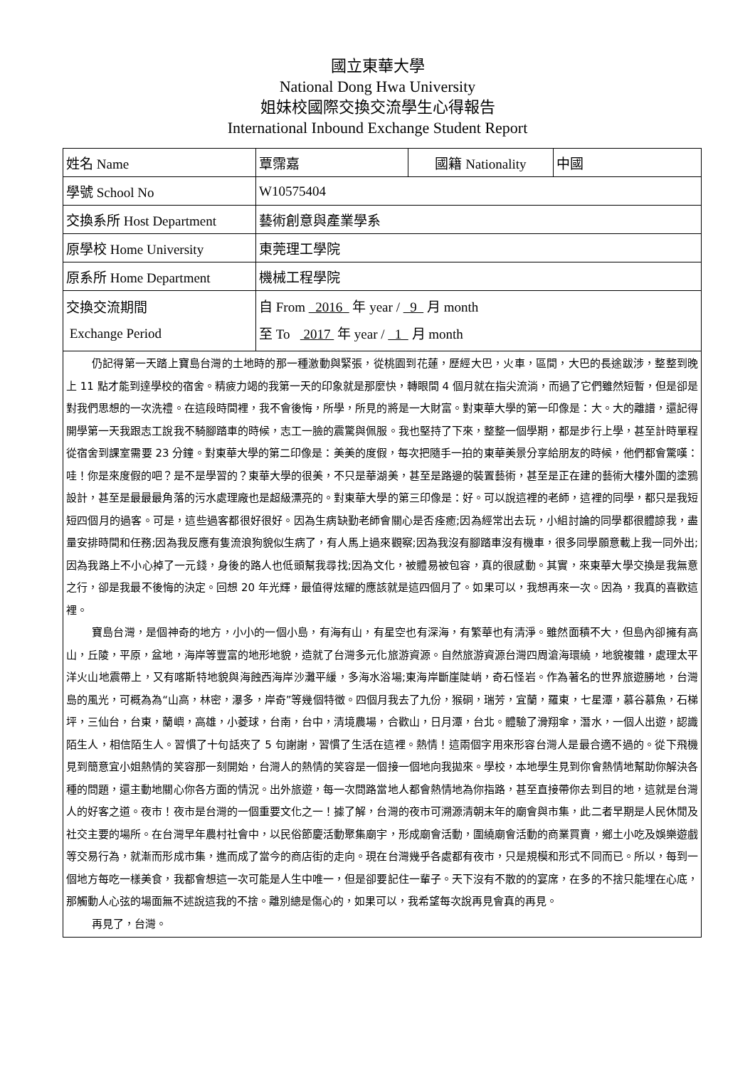國立東華大學
National Dong Hwa University
姐妹校國際交換交流學生心得報告
International Inbound Exchange Student Report
| 姓名 Name | 覃霈嘉 | 國籍 Nationality | 中國 |
| 學號 School No | W10575404 | | |
| 交換系所 Host Department | 藝術創意與產業學系 | | |
| 原學校 Home University | 東莞理工學院 | | |
| 原系所 Home Department | 機械工程學院 | | |
| 交換交流期間 Exchange Period | 自 From 2016 年 year / 9 月 month 至 To 2017 年 year / 1 月 month | | |
| 仍記得第一天踏上寶島台灣的土地時的那一種激動與緊張，從桃園到花蓮，歷經大巴，火車，區間，大巴的長途跋涉，整整到晚上 11 點才能到達學校的宿舍。精疲力竭的我第一天的印象就是那麼快，轉眼間 4 個月就在指尖流淌，而過了它們雖然短暫，但是卻是對我們思想的一次洗禮。在這段時間裡，我不會後悔，所學，所見的將是一大財富。對東華大學的第一印像是：大。大的離譜，還記得開學第一天我跟志工說我不騎腳踏車的時候，志工一臉的震驚與佩服。我也堅持了下來，整整一個學期，都是步行上學，甚至計時單程從宿舍到課室需要 23 分鐘。對東華大學的第二印像是：美美的度假，每次把隨手一拍的東華美景分享給朋友的時候，他們都會驚嘆：哇！你是來度假的吧？是不是學習的？東華大學的很美，不只是華湖美，甚至是路邊的裝置藝術，甚至是正在建的藝術大樓外圍的塗鴉設計，甚至是最最最角落的污水處理廠也是超級漂亮的。對東華大學的第三印像是：好。可以說這裡的老師，這裡的同學，都只是我短短四個月的過客。可是，這些過客都很好很好。因為生病缺勤老師會關心是否痊癒;因為經常出去玩，小組討論的同學都很體諒我，盡量安排時間和任務;因為我反應有隻流浪狗貌似生病了，有人馬上過來觀察;因為我沒有腳踏車沒有機車，很多同學願意載上我一同外出;因為我路上不小心掉了一元錢，身後的路人也低頭幫我尋找;因為文化，被體易被包容，真的很感動。其實，來東華大學交換是我無意之行，卻是我最不後悔的決定。回想 20 年光輝，最值得炫耀的應該就是這四個月了。如果可以，我想再來一次。因為，我真的喜歡這裡。 寶島台灣，是個神奇的地方，小小的一個小島，有海有山，有星空也有深海，有繁華也有清淨。雖然面積不大，但島內卻擁有高山，丘陵，平原，盆地，海岸等豐富的地形地貌，造就了台灣多元化旅游資源。自然旅游資源台灣四周滄海環繞，地貌複雜，處理太平洋火山地震帶上，又有喀斯特地貌與海蝕西海岸沙灘平緩，多海水浴場;東海岸斷崖陡峭，奇石怪岩。作為著名的世界旅遊勝地，台灣島的風光，可概為為“山高，林密，瀑多，岸奇”等幾個特徵。四個月我去了九份，猴硐，瑞芳，宜蘭，羅東，七星潭，慕谷慕魚，石梯坪，三仙台，台東，蘭嶼，高雄，小菱球，台南，台中，清境農場，合歡山，日月潭，台北。體驗了滑翔傘，潛水，一個人出遊，認識陌生人，相信陌生人。習慣了十句話夾了 5 句謝謝，習慣了生活在這裡。熱情！這兩個字用來形容台灣人是最合適不過的。從下飛機見到簡意宜小姐熱情的笑容那一刻開始，台灣人的熱情的笑容是一個接一個地向我拋來。學校，本地學生見到你會熱情地幫助你解決各種的問題，還主動地關心你各方面的情況。出外旅遊，每一次問路當地人都會熱情地為你指路，甚至直接帶你去到目的地，這就是台灣人的好客之道。夜市！夜市是台灣的一個重要文化之一！據了解，台灣的夜市可溯源清朝末年的廟會與市集，此二者早期是人民休閒及社交主要的場所。在台灣早年農村社會中，以民俗節慶活動聚集廟宇，形成廟會活動，圍繞廟會活動的商業買賣，鄉土小吃及娛樂遊戲等交易行為，就漸而形成市集，進而成了當今的商店街的走向。現在台灣幾乎各處都有夜市，只是規模和形式不同而已。所以，每到一個地方每吃一樣美食，我都會想這一次可能是人生中唯一，但是卻要記住一輩子。天下沒有不散的的宴席，在多的不捨只能埋在心底，那觸動人心弦的場面無不述說這我的不捨。離別總是傷心的，如果可以，我希望每次說再見會真的再見。 再見了，台灣。 | | | |